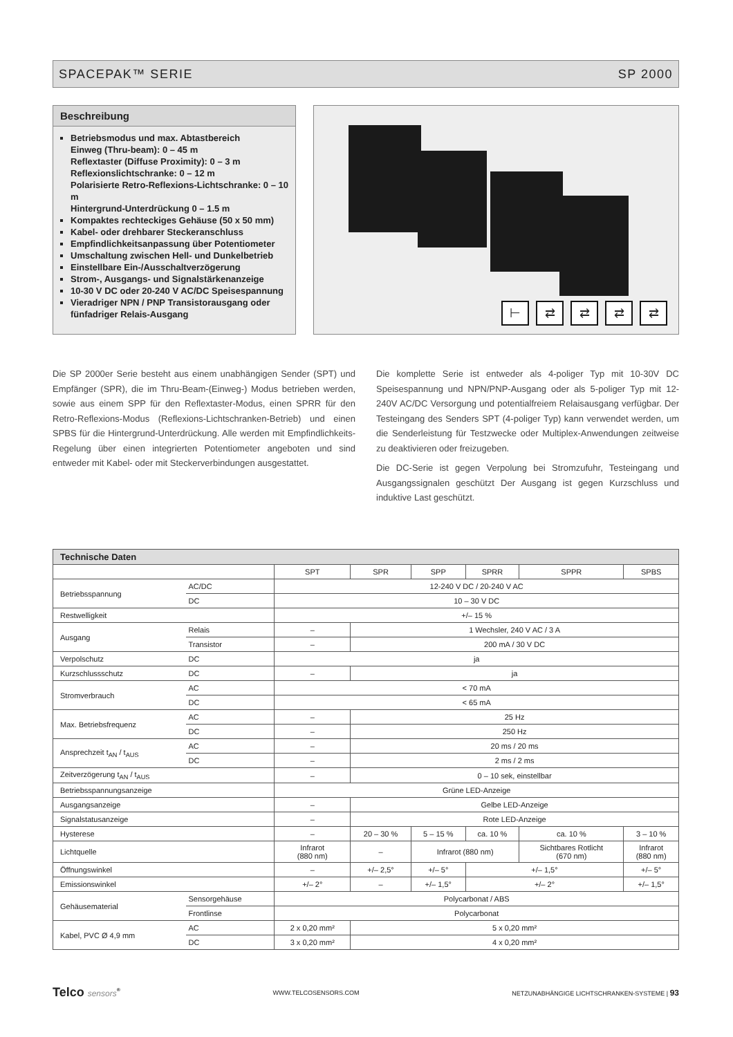SPACEPAK™ SERIE SP 2000
Beschreibung
Betriebsmodus und max. Abtastbereich
Einweg (Thru-beam): 0 – 45 m
Reflextaster (Diffuse Proximity): 0 – 3 m
Reflexionslichtschranke: 0 – 12 m
Polarisierte Retro-Reflexions-Lichtschranke: 0 – 10 m
Hintergrund-Unterdrückung 0 – 1.5 m
Kompaktes rechteckiges Gehäuse (50 x 50 mm)
Kabel- oder drehbarer Steckeranschluss
Empfindlichkeitsanpassung über Potentiometer
Umschaltung zwischen Hell- und Dunkelbetrieb
Einstellbare Ein-/Ausschaltverzögerung
Strom-, Ausgangs- und Signalstärkenanzeige
10-30 V DC oder 20-240 V AC/DC Speisespannung
Vieradriger NPN / PNP Transistorausgang oder fünfadriger Relais-Ausgang
⊢ ⇄ ⇄ ⇄ ⇄
Die SP 2000er Serie besteht aus einem unabhängigen Sender (SPT) und Empfänger (SPR), die im Thru-Beam-(Einweg-) Modus betrieben werden, sowie aus einem SPP für den Reflextaster-Modus, einen SPRR für den Retro-Reflexions-Modus (Reflexions-Lichtschranken-Betrieb) und einen SPBS für die Hintergrund-Unterdrückung. Alle werden mit Empfindlichkeits-Regelung über einen integrierten Potentiometer angeboten und sind entweder mit Kabel- oder mit Steckerverbindungen ausgestattet.
Die komplette Serie ist entweder als 4-poliger Typ mit 10-30V DC Speisespannung und NPN/PNP-Ausgang oder als 5-poliger Typ mit 12-240V AC/DC Versorgung und potentialfreiem Relaisausgang verfügbar. Der Testeingang des Senders SPT (4-poliger Typ) kann verwendet werden, um die Senderleistung für Testzwecke oder Multiplex-Anwendungen zeitweise zu deaktivieren oder freizugeben.
Die DC-Serie ist gegen Verpolung bei Stromzufuhr, Testeingang und Ausgangssignalen geschützt Der Ausgang ist gegen Kurzschluss und induktive Last geschützt.
| Technische Daten | | | | | | | |
| --- | --- | --- | --- | --- | --- | --- | --- |
| | | SPT | SPR | SPP | SPRR | SPPR | SPBS |
| Betriebsspannung | AC/DC | 12-240 V DC / 20-240 V AC | | | | | |
| | DC | 10 – 30 V DC | | | | | |
| Restwelligkeit | | +/– 15 % | | | | | |
| Ausgang | Relais | – | 1 Wechsler, 240 V AC / 3 A | | | | |
| | Transistor | – | 200 mA / 30 V DC | | | | |
| Verpolschutz | DC | ja | | | | | |
| Kurzschlussschutz | DC | – | ja | | | | |
| Stromverbrauch | AC | < 70 mA | | | | | |
| | DC | < 65 mA | | | | | |
| Max. Betriebsfrequenz | AC | – | 25 Hz | | | | |
| | DC | – | 250 Hz | | | | |
| Ansprechzeit t<sub>AN</sub> / t<sub>AUS</sub> | AC | – | 20 ms / 20 ms | | | | |
| | DC | – | 2 ms / 2 ms | | | | |
| Zeitverzögerung t<sub>AN</sub> / t<sub>AUS</sub> | | – | 0 – 10 sek, einstellbar | | | | |
| Betriebsspannungsanzeige | | Grüne LED-Anzeige | | | | | |
| Ausgangsanzeige | | – | Gelbe LED-Anzeige | | | | |
| Signalstatusanzeige | | – | Rote LED-Anzeige | | | | |
| Hysterese | | – | 20 – 30 % | 5 – 15 % | ca. 10 % | ca. 10 % | 3 – 10 % |
| Lichtquelle | | Infrarot (880 nm) | – | Infrarot (880 nm) | | Sichtbares Rotlicht (670 nm) | Infrarot (880 nm) |
| Öffnungswinkel | | – | +/– 2,5° | +/– 5° | +/– 1,5° | | +/– 5° |
| Emissionswinkel | | +/– 2° | – | +/– 1,5° | +/– 2° | | +/– 1,5° |
| Gehäusematerial | Sensorgehäuse | Polycarbonat / ABS | | | | | |
| | Frontlinse | Polycarbonat | | | | | |
| Kabel, PVC Ø 4,9 mm | AC | 2 x 0,20 mm² | 5 x 0,20 mm² | | | | |
| | DC | 3 x 0,20 mm² | 4 x 0,20 mm² | | | | |
Telco sensors<sup>®</sup> WWW.TELCOSENSORS.COM NETZUNABHÄNGIGE LICHTSCHRANKEN-SYSTEME | 93